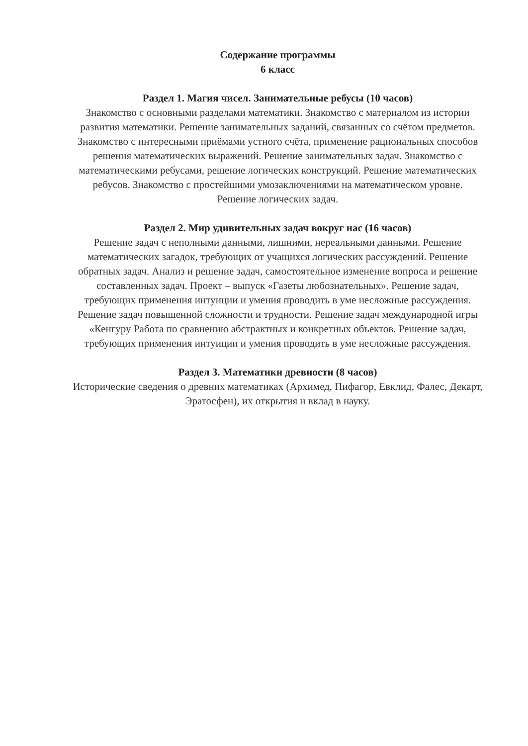Содержание программы
6 класс
Раздел 1. Магия чисел. Занимательные ребусы (10 часов)
Знакомство с основными разделами математики. Знакомство с материалом из истории развития математики. Решение занимательных заданий, связанных со счётом предметов. Знакомство с интересными приёмами устного счёта, применение рациональных способов решения математических выражений. Решение занимательных задач. Знакомство с математическими ребусами, решение логических конструкций. Решение математических ребусов. Знакомство с простейшими умозаключениями на математическом уровне. Решение логических задач.
Раздел 2. Мир удивительных задач вокруг нас (16 часов)
Решение задач с неполными данными, лишними, нереальными данными. Решение математических загадок, требующих от учащихся логических рассуждений. Решение обратных задач. Анализ и решение задач, самостоятельное изменение вопроса и решение составленных задач. Проект – выпуск «Газеты любознательных». Решение задач, требующих применения интуиции и умения проводить в уме несложные рассуждения. Решение задач повышенной сложности и трудности. Решение задач международной игры «Кенгуру Работа по сравнению абстрактных и конкретных объектов. Решение задач, требующих применения интуиции и умения проводить в уме несложные рассуждения.
Раздел 3. Математики древности (8 часов)
Исторические сведения о древних математиках (Архимед, Пифагор, Евклид, Фалес, Декарт, Эратосфен), их открытия и вклад в науку.